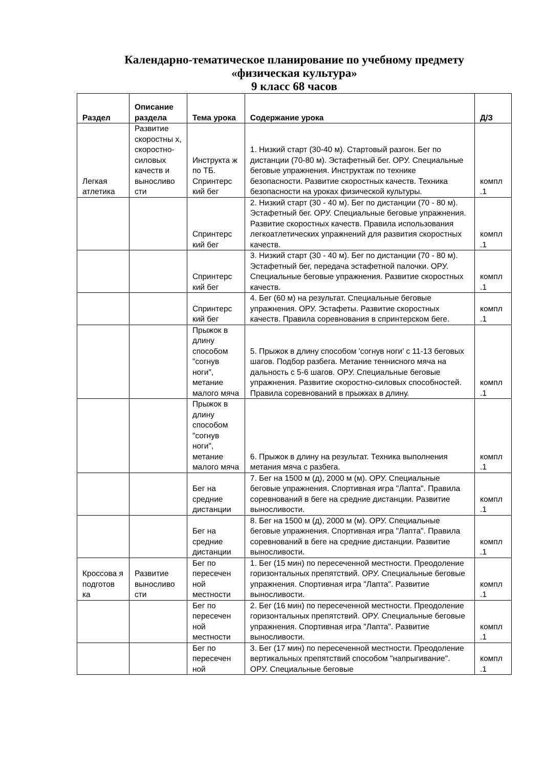Календарно-тематическое планирование по учебному предмету
«физическая культура»
9 класс 68 часов
| Раздел | Описание раздела | Тема урока | Содержание урока | Д/З |
| --- | --- | --- | --- | --- |
| Легкая атлетика | Развитие скоростны х, скоростно-силовых качеств и выносливо сти | Инструкта ж по ТБ. Спринтерс кий бег | 1. Низкий старт (30-40 м). Стартовый разгон. Бег по дистанции (70-80 м). Эстафетный бег. ОРУ. Специальные беговые упражнения. Инструктаж по технике безопасности. Развитие скоростных качеств. Техника безопасности на уроках физической культуры. | компл .1 |
| | | Спринтерс кий бег | 2. Низкий старт (30 - 40 м). Бег по дистанции (70 - 80 м). Эстафетный бег. ОРУ. Специальные беговые упражнения. Развитие скоростных качеств. Правила использования легкоатлетических упражнений для развития скоростных качеств. | компл .1 |
| | | Спринтерс кий бег | 3. Низкий старт (30 - 40 м). Бег по дистанции (70 - 80 м). Эстафетный бег, передача эстафетной палочки. ОРУ. Специальные беговые упражнения. Развитие скоростных качеств. | компл .1 |
| | | Спринтерс кий бег | 4. Бег (60 м) на результат. Специальные беговые упражнения. ОРУ. Эстафеты. Развитие скоростных качеств. Правила соревнования в спринтерском беге. | компл .1 |
| | | Прыжок в длину способом "согнув ноги", метание малого мяча | 5. Прыжок в длину способом 'согнув ноги' с 11-13 беговых шагов. Подбор разбега. Метание теннисного мяча на дальность с 5-6 шагов. ОРУ. Специальные беговые упражнения. Развитие скоростно-силовых способностей. Правила соревнований в прыжках в длину. | компл .1 |
| | | Прыжок в длину способом "согнув ноги", метание малого мяча | 6. Прыжок в длину на результат. Техника выполнения метания мяча с разбега. | компл .1 |
| | | Бег на средние дистанции | 7. Бег на 1500 м (д), 2000 м (м). ОРУ. Специальные беговые упражнения. Спортивная игра "Лапта". Правила соревнований в беге на средние дистанции. Развитие выносливости. | компл .1 |
| | | Бег на средние дистанции | 8. Бег на 1500 м (д), 2000 м (м). ОРУ. Специальные беговые упражнения. Спортивная игра "Лапта". Правила соревнований в беге на средние дистанции. Развитие выносливости. | компл .1 |
| Кроссова я подготов ка | Развитие выносливо сти | Бег по пересечен ной местности | 1. Бег (15 мин) по пересеченной местности. Преодоление горизонтальных препятствий. ОРУ. Специальные беговые упражнения. Спортивная игра "Лапта". Развитие выносливости. | компл .1 |
| | | Бег по пересечен ной местности | 2. Бег (16 мин) по пересеченной местности. Преодоление горизонтальных препятствий. ОРУ. Специальные беговые упражнения. Спортивная игра "Лапта". Развитие выносливости. | компл .1 |
| | | Бег по пересечен ной | 3. Бег (17 мин) по пересеченной местности. Преодоление вертикальных препятствий способом "напрыгивание". ОРУ. Специальные беговые | компл .1 |